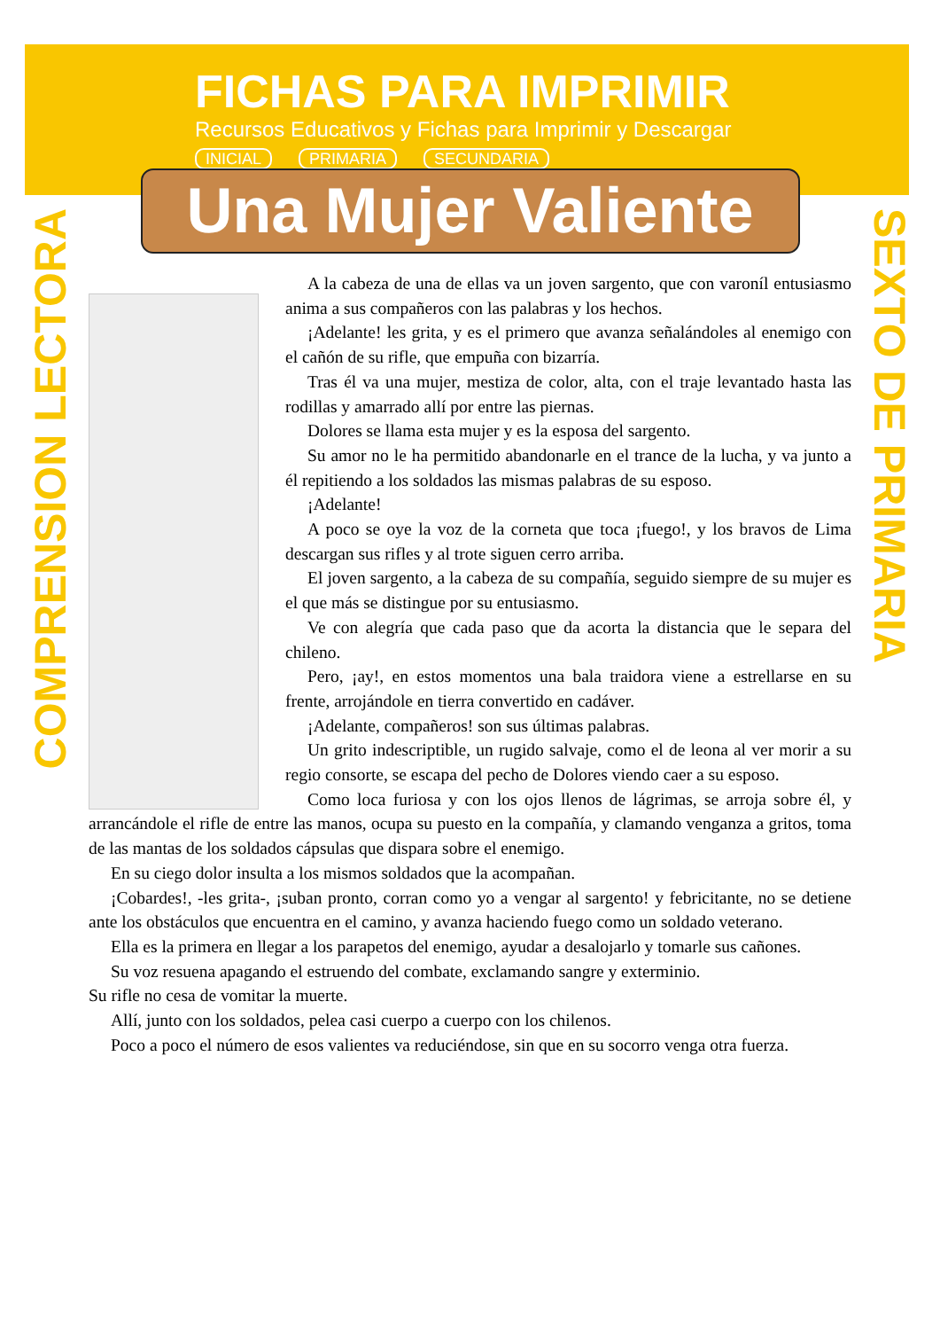FICHAS PARA IMPRIMIR
Recursos Educativos y Fichas para Imprimir y Descargar
INICIAL PRIMARIA SECUNDARIA
COMPRENSION LECTORA
SEXTO DE PRIMARIA
Una Mujer Valiente
A la cabeza de una de ellas va un joven sargento, que con varoníl entusiasmo anima a sus compañeros con las palabras y los hechos.
¡Adelante! les grita, y es el primero que avanza señalándoles al enemigo con el cañón de su rifle, que empuña con bizarría.
Tras él va una mujer, mestiza de color, alta, con el traje levantado hasta las rodillas y amarrado allí por entre las piernas.
Dolores se llama esta mujer y es la esposa del sargento.
Su amor no le ha permitido abandonarle en el trance de la lucha, y va junto a él repitiendo a los soldados las mismas palabras de su esposo.
¡Adelante!
A poco se oye la voz de la corneta que toca ¡fuego!, y los bravos de Lima descargan sus rifles y al trote siguen cerro arriba.
El joven sargento, a la cabeza de su compañía, seguido siempre de su mujer es el que más se distingue por su entusiasmo.
Ve con alegría que cada paso que da acorta la distancia que le separa del chileno.
Pero, ¡ay!, en estos momentos una bala traidora viene a estrellarse en su frente, arrojándole en tierra convertido en cadáver.
¡Adelante, compañeros! son sus últimas palabras.
Un grito indescriptible, un rugido salvaje, como el de leona al ver morir a su regio consorte, se escapa del pecho de Dolores viendo caer a su esposo.
Como loca furiosa y con los ojos llenos de lágrimas, se arroja sobre él, y arrancándole el rifle de entre las manos, ocupa su puesto en la compañía, y clamando venganza a gritos, toma de las mantas de los soldados cápsulas que dispara sobre el enemigo.
En su ciego dolor insulta a los mismos soldados que la acompañan.
¡Cobardes!, -les grita-, ¡suban pronto, corran como yo a vengar al sargento! y febricitante, no se detiene ante los obstáculos que encuentra en el camino, y avanza haciendo fuego como un soldado veterano.
Ella es la primera en llegar a los parapetos del enemigo, ayudar a desalojarlo y tomarle sus cañones.
Su voz resuena apagando el estruendo del combate, exclamando sangre y exterminio.
Su rifle no cesa de vomitar la muerte.
Allí, junto con los soldados, pelea casi cuerpo a cuerpo con los chilenos.
Poco a poco el número de esos valientes va reduciéndose, sin que en su socorro venga otra fuerza.